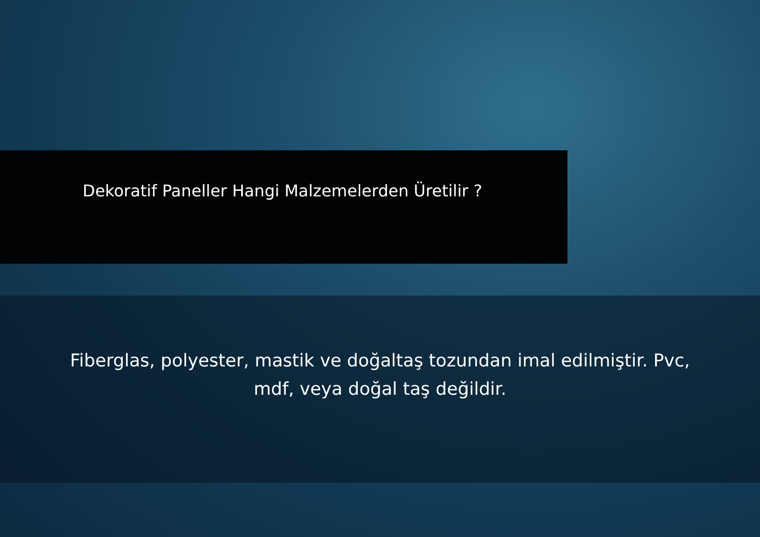Dekoratif Paneller Hangi Malzemelerden Üretilir ?
Fiberglas, polyester, mastik ve doğaltaş tozundan imal edilmiştir. Pvc, mdf, veya doğal taş değildir.